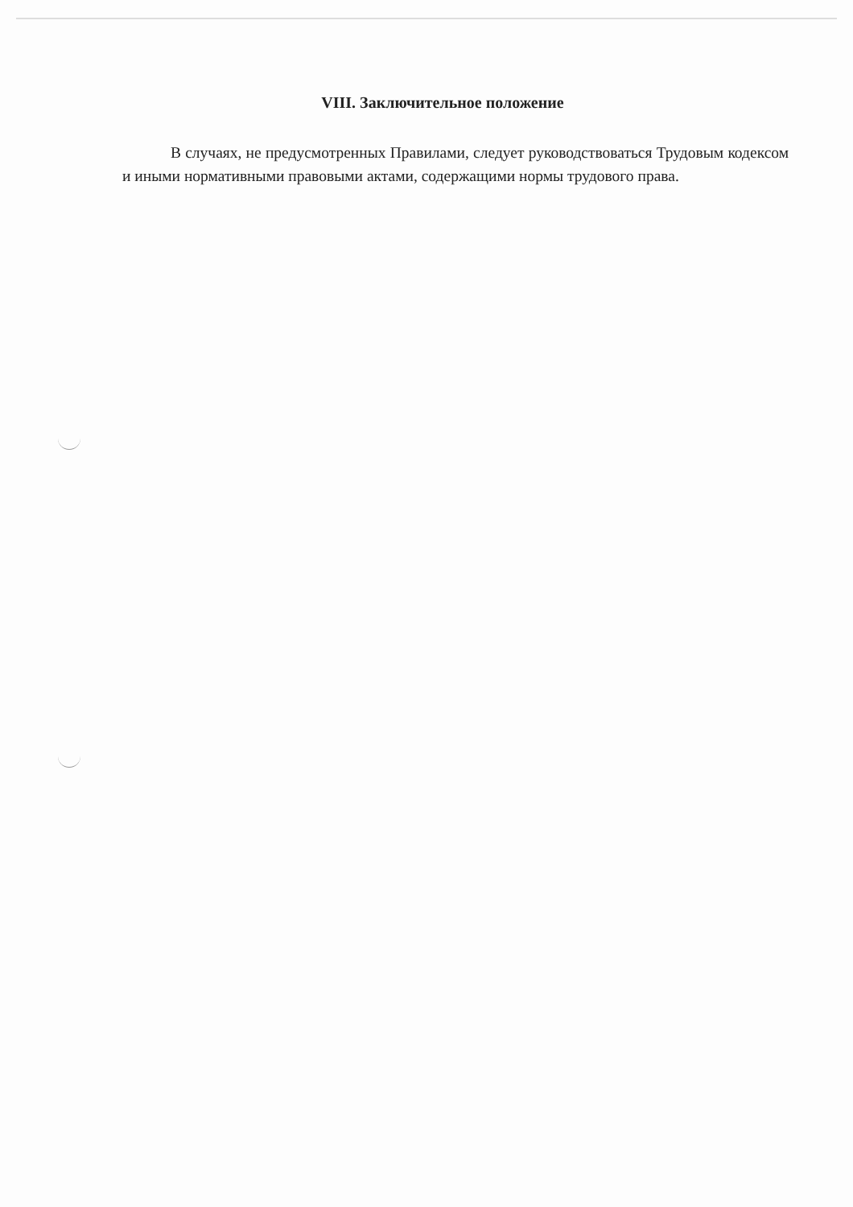VIII. Заключительное положение
В случаях, не предусмотренных Правилами, следует руководствоваться Трудовым кодексом и иными нормативными правовыми актами, содержащими нормы трудового права.